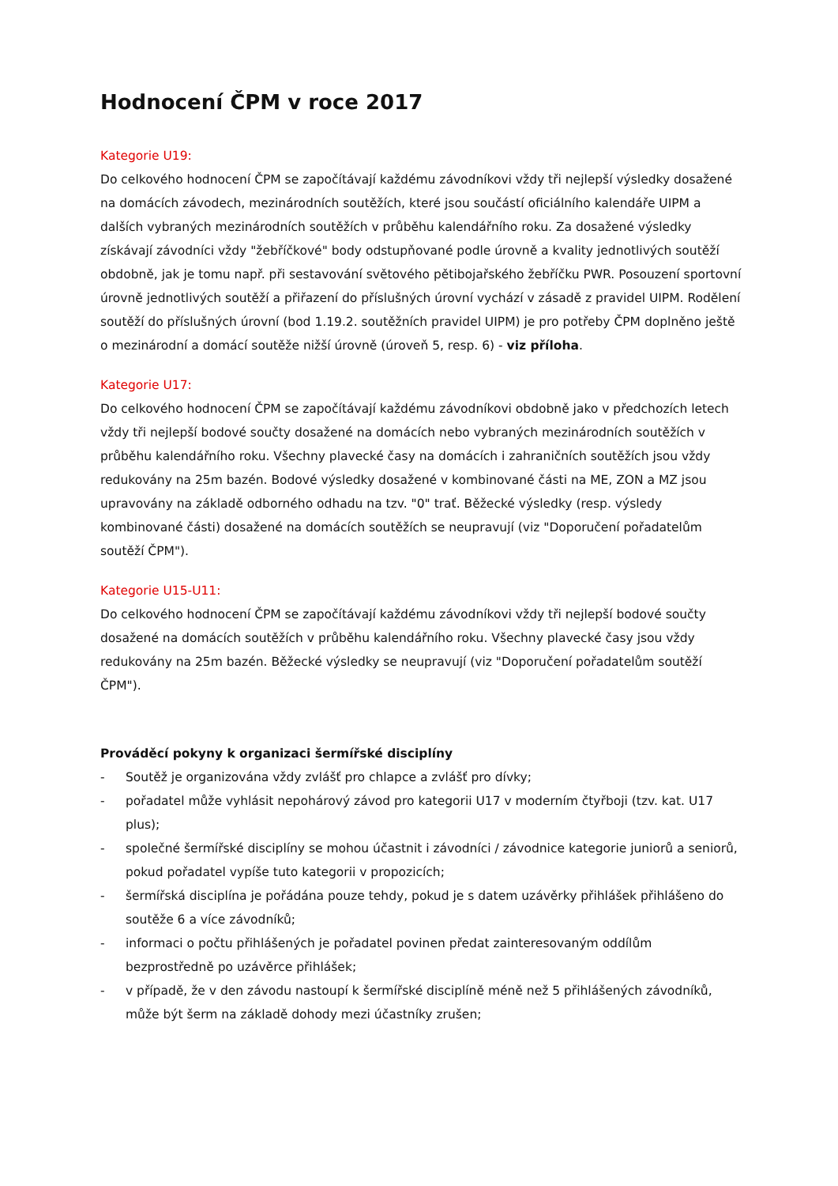Hodnocení ČPM v roce 2017
Kategorie U19:
Do celkového hodnocení ČPM se započítávají každému závodníkovi vždy tři nejlepší výsledky dosažené na domácích závodech, mezinárodních soutěžích, které jsou součástí oficiálního kalendáře UIPM a dalších vybraných mezinárodních soutěžích v průběhu kalendářního roku. Za dosažené výsledky získávají závodníci vždy "žebříčkové" body odstupňované podle úrovně a kvality jednotlivých soutěží obdobně, jak je tomu např. při sestavování světového pětibojařského žebříčku PWR. Posouzení sportovní úrovně jednotlivých soutěží a přiřazení do příslušných úrovní vychází v zásadě z pravidel UIPM. Rodělení soutěží do příslušných úrovní (bod 1.19.2. soutěžních pravidel UIPM) je pro potřeby ČPM doplněno ještě o mezinárodní a domácí soutěže nižší úrovně (úroveň 5, resp. 6) - viz příloha.
Kategorie U17:
Do celkového hodnocení ČPM se započítávají každému závodníkovi obdobně jako v předchozích letech vždy tři nejlepší bodové součty dosažené na domácích nebo vybraných mezinárodních soutěžích v průběhu kalendářního roku. Všechny plavecké časy na domácích i zahraničních soutěžích jsou vždy redukovány na 25m bazén. Bodové výsledky dosažené v kombinované části na ME, ZON a MZ jsou upravovány na základě odborného odhadu na tzv. "0" trať. Běžecké výsledky (resp. výsledy kombinované části) dosažené na domácích soutěžích se neupravují (viz "Doporučení pořadatelům soutěží ČPM").
Kategorie U15-U11:
Do celkového hodnocení ČPM se započítávají každému závodníkovi vždy tři nejlepší bodové součty dosažené na domácích soutěžích v průběhu kalendářního roku. Všechny plavecké časy jsou vždy redukovány na 25m bazén. Běžecké výsledky se neupravují (viz "Doporučení pořadatelům soutěží ČPM").
Prováděcí pokyny k organizaci šermířské disciplíny
- Soutěž je organizována vždy zvlášť pro chlapce a zvlášť pro dívky;
- pořadatel může vyhlásit nepohárový závod pro kategorii U17 v moderním čtyřboji (tzv. kat. U17 plus);
- společné šermířské disciplíny se mohou účastnit i závodníci / závodnice kategorie juniorů a seniorů, pokud pořadatel vypíše tuto kategorii v propozicích;
- šermířská disciplína je pořádána pouze tehdy, pokud je s datem uzávěrky přihlášek přihlášeno do soutěže 6 a více závodníků;
- informaci o počtu přihlášených je pořadatel povinen předat zainteresovaným oddílům bezprostředně po uzávěrce přihlášek;
- v případě, že v den závodu nastoupí k šermířské disciplíně méně než 5 přihlášených závodníků, může být šerm na základě dohody mezi účastníky zrušen;